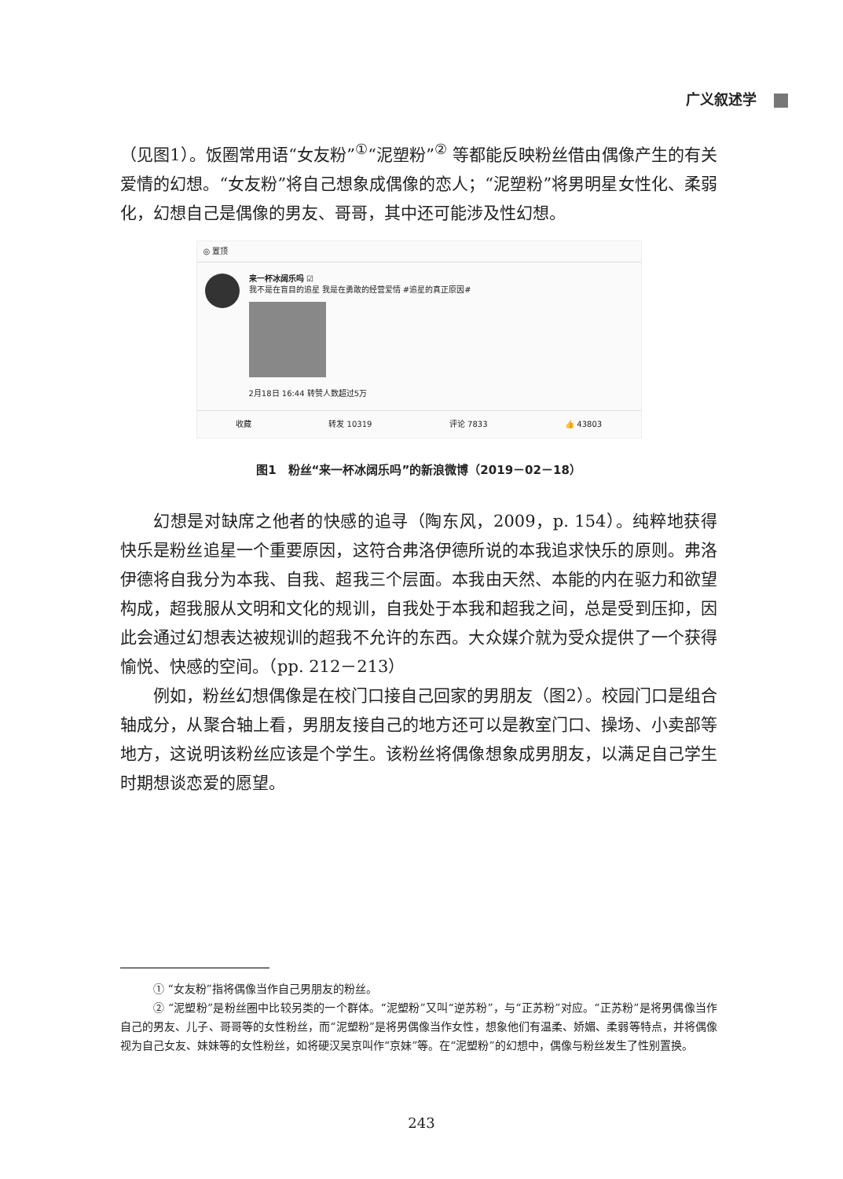广义叙述学
（见图1）。饭圈常用语“女友粉”<sup>①</sup>“泥塑粉”<sup>②</sup> 等都能反映粉丝借由偶像产生的有关爱情的幻想。“女友粉”将自己想象成偶像的恋人；“泥塑粉”将男明星女性化、柔弱化，幻想自己是偶像的男友、哥哥，其中还可能涉及性幻想。
◎ 置顶
来一杯冰阔乐吗 ☑
我不是在盲目的追星 我是在勇敢的经营爱情 #追星的真正原因#
2月18日 16:44 转赞人数超过5万
收藏 转发 10319 评论 7833 👍 43803
图1　粉丝“来一杯冰阔乐吗”的新浪微博（2019－02－18）
幻想是对缺席之他者的快感的追寻（陶东风，2009，p. 154）。纯粹地获得快乐是粉丝追星一个重要原因，这符合弗洛伊德所说的本我追求快乐的原则。弗洛伊德将自我分为本我、自我、超我三个层面。本我由天然、本能的内在驱力和欲望构成，超我服从文明和文化的规训，自我处于本我和超我之间，总是受到压抑，因此会通过幻想表达被规训的超我不允许的东西。大众媒介就为受众提供了一个获得愉悦、快感的空间。（pp. 212－213）
例如，粉丝幻想偶像是在校门口接自己回家的男朋友（图2）。校园门口是组合轴成分，从聚合轴上看，男朋友接自己的地方还可以是教室门口、操场、小卖部等地方，这说明该粉丝应该是个学生。该粉丝将偶像想象成男朋友，以满足自己学生时期想谈恋爱的愿望。
① “女友粉”指将偶像当作自己男朋友的粉丝。
② “泥塑粉”是粉丝圈中比较另类的一个群体。“泥塑粉”又叫“逆苏粉”，与“正苏粉”对应。“正苏粉”是将男偶像当作自己的男友、儿子、哥哥等的女性粉丝，而“泥塑粉”是将男偶像当作女性，想象他们有温柔、娇媚、柔弱等特点，并将偶像视为自己女友、妹妹等的女性粉丝，如将硬汉吴京叫作“京妹”等。在“泥塑粉”的幻想中，偶像与粉丝发生了性别置换。
243